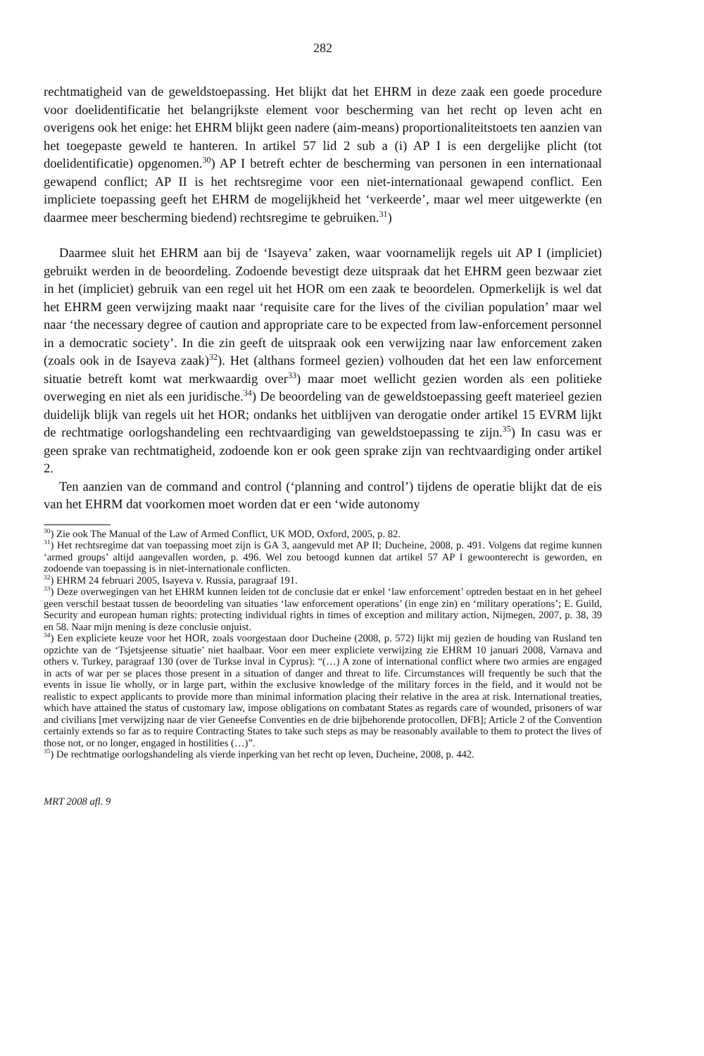282
rechtmatigheid van de geweldstoepassing. Het blijkt dat het EHRM in deze zaak een goede procedure voor doelidentificatie het belangrijkste element voor bescherming van het recht op leven acht en overigens ook het enige: het EHRM blijkt geen nadere (aim-means) proportionaliteitstoets ten aanzien van het toegepaste geweld te hanteren. In artikel 57 lid 2 sub a (i) AP I is een dergelijke plicht (tot doelidentificatie) opgenomen.<sup>30</sup>) AP I betreft echter de bescherming van personen in een internationaal gewapend conflict; AP II is het rechtsregime voor een niet-internationaal gewapend conflict. Een impliciete toepassing geeft het EHRM de mogelijkheid het ‘verkeerde’, maar wel meer uitgewerkte (en daarmee meer bescherming biedend) rechtsregime te gebruiken.<sup>31</sup>)
Daarmee sluit het EHRM aan bij de ‘Isayeva’ zaken, waar voornamelijk regels uit AP I (impliciet) gebruikt werden in de beoordeling. Zodoende bevestigt deze uitspraak dat het EHRM geen bezwaar ziet in het (impliciet) gebruik van een regel uit het HOR om een zaak te beoordelen. Opmerkelijk is wel dat het EHRM geen verwijzing maakt naar ‘requisite care for the lives of the civilian population’ maar wel naar ‘the necessary degree of caution and appropriate care to be expected from law-enforcement personnel in a democratic society’. In die zin geeft de uitspraak ook een verwijzing naar law enforcement zaken (zoals ook in de Isayeva zaak)<sup>32</sup>). Het (althans formeel gezien) volhouden dat het een law enforcement situatie betreft komt wat merkwaardig over<sup>33</sup>) maar moet wellicht gezien worden als een politieke overweging en niet als een juridische.<sup>34</sup>) De beoordeling van de geweldstoepassing geeft materieel gezien duidelijk blijk van regels uit het HOR; ondanks het uitblijven van derogatie onder artikel 15 EVRM lijkt de rechtmatige oorlogshandeling een rechtvaardiging van geweldstoepassing te zijn.<sup>35</sup>) In casu was er geen sprake van rechtmatigheid, zodoende kon er ook geen sprake zijn van rechtvaardiging onder artikel 2.
Ten aanzien van de command and control (‘planning and control’) tijdens de operatie blijkt dat de eis van het EHRM dat voorkomen moet worden dat er een ‘wide autonomy
<sup>30</sup>) Zie ook The Manual of the Law of Armed Conflict, UK MOD, Oxford, 2005, p. 82.
<sup>31</sup>) Het rechtsregime dat van toepassing moet zijn is GA 3, aangevuld met AP II; Ducheine, 2008, p. 491. Volgens dat regime kunnen ‘armed groups’ altijd aangevallen worden, p. 496. Wel zou betoogd kunnen dat artikel 57 AP I gewoonterecht is geworden, en zodoende van toepassing is in niet-internationale conflicten.
<sup>32</sup>) EHRM 24 februari 2005, Isayeva v. Russia, paragraaf 191.
<sup>33</sup>) Deze overwegingen van het EHRM kunnen leiden tot de conclusie dat er enkel ‘law enforcement’ optreden bestaat en in het geheel geen verschil bestaat tussen de beoordeling van situaties ‘law enforcement operations’ (in enge zin) en ‘military operations’; E. Guild, Security and european human rights: protecting individual rights in times of exception and military action, Nijmegen, 2007, p. 38, 39 en 58. Naar mijn mening is deze conclusie onjuist.
<sup>34</sup>) Een expliciete keuze voor het HOR, zoals voorgestaan door Ducheine (2008, p. 572) lijkt mij gezien de houding van Rusland ten opzichte van de ‘Tsjetsjeense situatie’ niet haalbaar. Voor een meer expliciete verwijzing zie EHRM 10 januari 2008, Varnava and others v. Turkey, paragraaf 130 (over de Turkse inval in Cyprus): “(…) A zone of international conflict where two armies are engaged in acts of war per se places those present in a situation of danger and threat to life. Circumstances will frequently be such that the events in issue lie wholly, or in large part, within the exclusive knowledge of the military forces in the field, and it would not be realistic to expect applicants to provide more than minimal information placing their relative in the area at risk. International treaties, which have attained the status of customary law, impose obligations on combatant States as regards care of wounded, prisoners of war and civilians [met verwijzing naar de vier Geneefse Conventies en de drie bijbehorende protocollen, DFB]; Article 2 of the Convention certainly extends so far as to require Contracting States to take such steps as may be reasonably available to them to protect the lives of those not, or no longer, engaged in hostilities (…)”.
<sup>35</sup>) De rechtmatige oorlogshandeling als vierde inperking van het recht op leven, Ducheine, 2008, p. 442.
MRT 2008 afl. 9